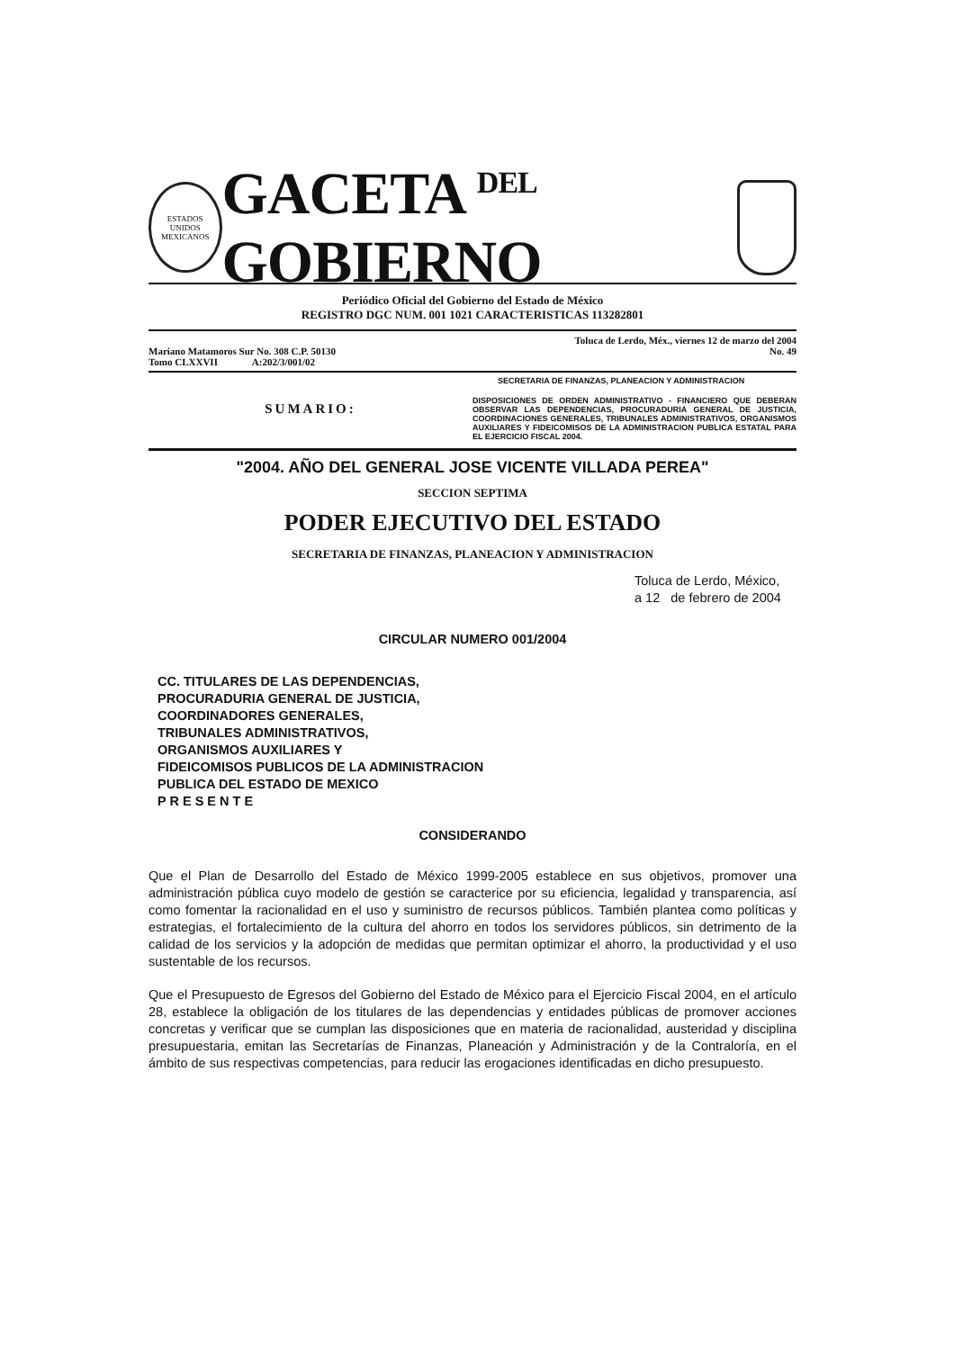ESTADOS UNIDOS MEXICANOS
GACETA <sup>DEL</sup> GOBIERNO
Periódico Oficial del Gobierno del Estado de México
REGISTRO DGC NUM. 001 1021 CARACTERISTICAS 113282801
Mariano Matamoros Sur No. 308 C.P. 50130
Tomo CLXXVII A:202/3/001/02
Toluca de Lerdo, Méx., viernes 12 de marzo del 2004
No. 49
SUMARIO:
SECRETARIA DE FINANZAS, PLANEACION Y ADMINISTRACION
DISPOSICIONES DE ORDEN ADMINISTRATIVO - FINANCIERO QUE DEBERAN OBSERVAR LAS DEPENDENCIAS, PROCURADURIA GENERAL DE JUSTICIA, COORDINACIONES GENERALES, TRIBUNALES ADMINISTRATIVOS, ORGANISMOS AUXILIARES Y FIDEICOMISOS DE LA ADMINISTRACION PUBLICA ESTATAL PARA EL EJERCICIO FISCAL 2004.
"2004. AÑO DEL GENERAL JOSE VICENTE VILLADA PEREA"
SECCION SEPTIMA
PODER EJECUTIVO DEL ESTADO
SECRETARIA DE FINANZAS, PLANEACION Y ADMINISTRACION
Toluca de Lerdo, México,
a 12 de febrero de 2004
CIRCULAR NUMERO 001/2004
CC. TITULARES DE LAS DEPENDENCIAS,
PROCURADURIA GENERAL DE JUSTICIA,
COORDINADORES GENERALES,
TRIBUNALES ADMINISTRATIVOS,
ORGANISMOS AUXILIARES Y
FIDEICOMISOS PUBLICOS DE LA ADMINISTRACION
PUBLICA DEL ESTADO DE MEXICO
P R E S E N T E
CONSIDERANDO
Que el Plan de Desarrollo del Estado de México 1999-2005 establece en sus objetivos, promover una administración pública cuyo modelo de gestión se caracterice por su eficiencia, legalidad y transparencia, así como fomentar la racionalidad en el uso y suministro de recursos públicos. También plantea como políticas y estrategias, el fortalecimiento de la cultura del ahorro en todos los servidores públicos, sin detrimento de la calidad de los servicios y la adopción de medidas que permitan optimizar el ahorro, la productividad y el uso sustentable de los recursos.
Que el Presupuesto de Egresos del Gobierno del Estado de México para el Ejercicio Fiscal 2004, en el artículo 28, establece la obligación de los titulares de las dependencias y entidades públicas de promover acciones concretas y verificar que se cumplan las disposiciones que en materia de racionalidad, austeridad y disciplina presupuestaria, emitan las Secretarías de Finanzas, Planeación y Administración y de la Contraloría, en el ámbito de sus respectivas competencias, para reducir las erogaciones identificadas en dicho presupuesto.